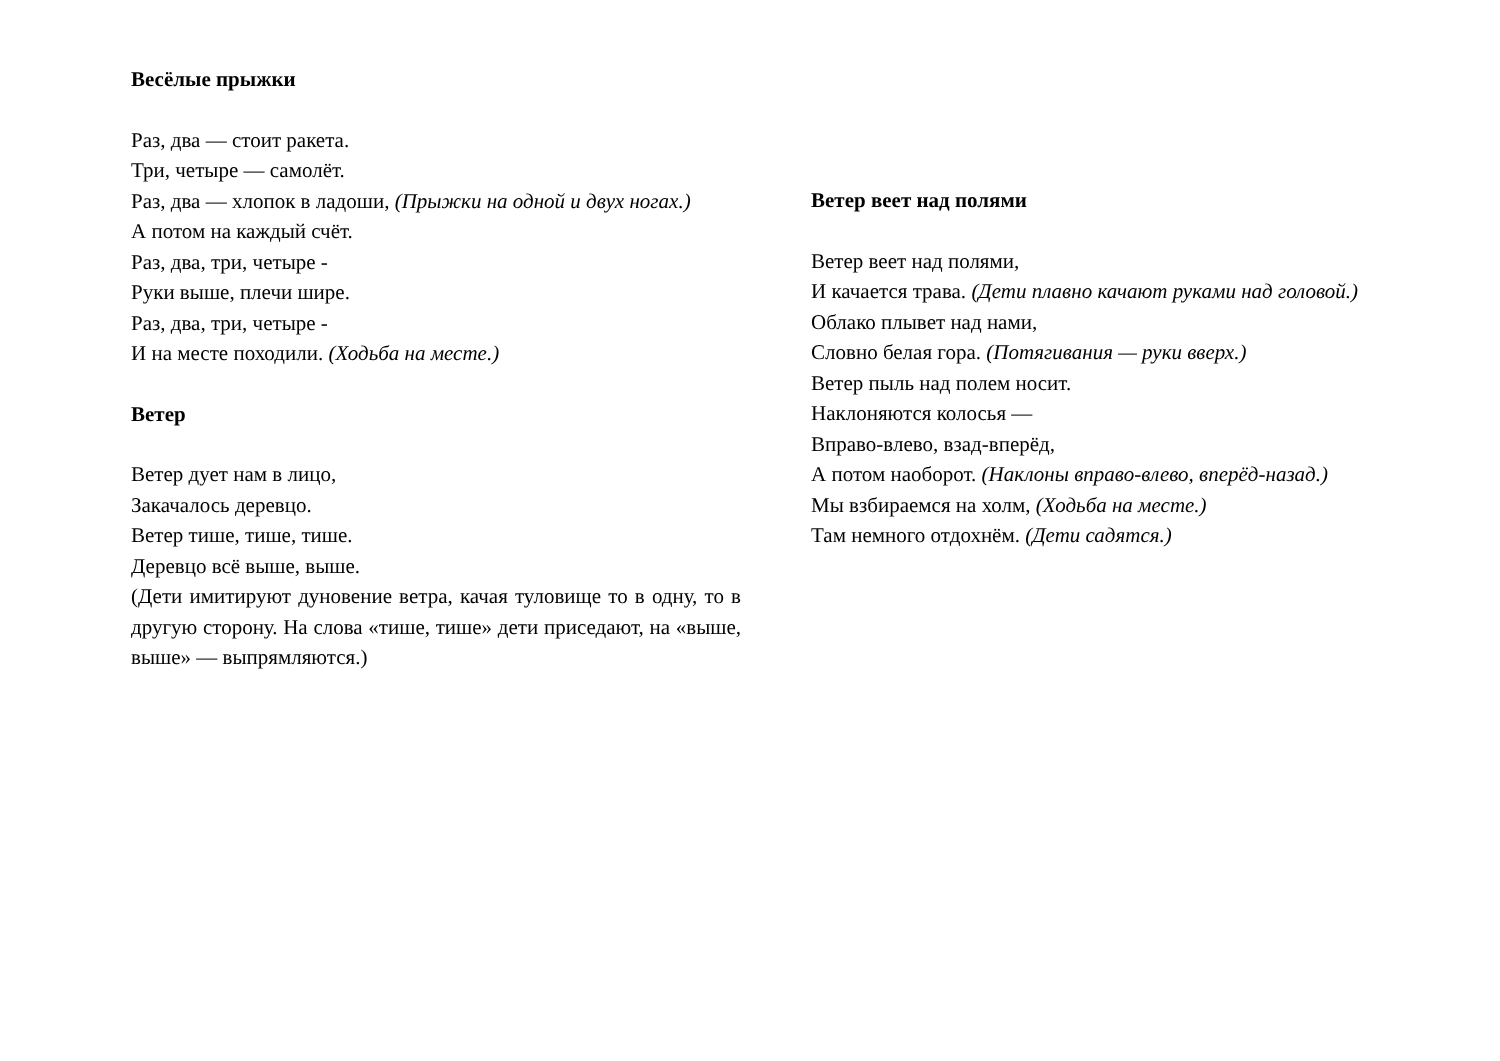Весёлые прыжки
Раз, два — стоит ракета.
Три, четыре — самолёт.
Раз, два — хлопок в ладоши, (Прыжки на одной и двух ногах.)
А потом на каждый счёт.
Раз, два, три, четыре -
Руки выше, плечи шире.
Раз, два, три, четыре -
И на месте походили. (Ходьба на месте.)
Ветер
Ветер дует нам в лицо,
Закачалось деревцо.
Ветер тише, тише, тише.
Деревцо всё выше, выше.
(Дети имитируют дуновение ветра, качая туловище то в одну, то в другую сторону. На слова «тише, тише» дети приседают, на «выше, выше» — выпрямляются.)
Ветер веет над полями
Ветер веет над полями,
И качается трава. (Дети плавно качают руками над головой.)
Облако плывет над нами,
Словно белая гора. (Потягивания — руки вверх.)
Ветер пыль над полем носит.
Наклоняются колосья —
Вправо-влево, взад-вперёд,
А потом наоборот. (Наклоны вправо-влево, вперёд-назад.)
Мы взбираемся на холм, (Ходьба на месте.)
Там немного отдохнём. (Дети садятся.)